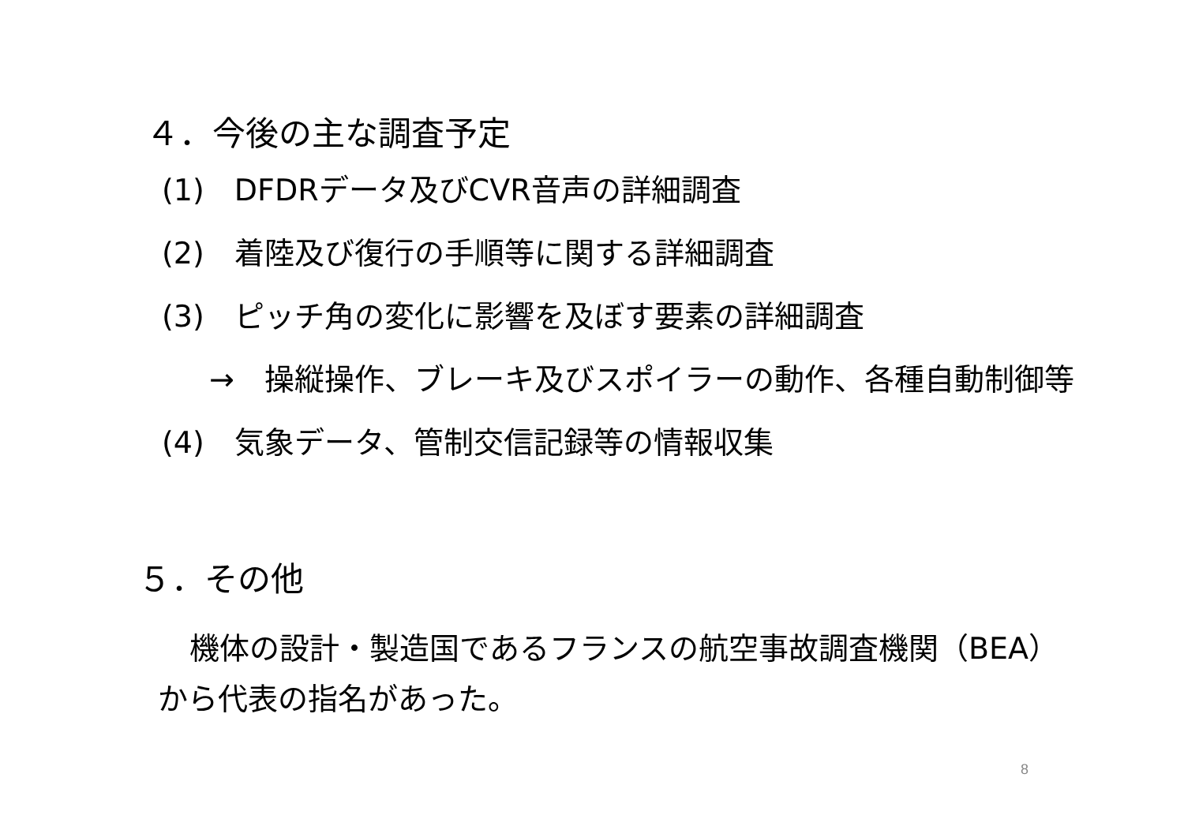４．今後の主な調査予定
(1)　DFDRデータ及びCVR音声の詳細調査
(2)　着陸及び復行の手順等に関する詳細調査
(3)　ピッチ角の変化に影響を及ぼす要素の詳細調査
→　操縦操作、ブレーキ及びスポイラーの動作、各種自動制御等
(4)　気象データ、管制交信記録等の情報収集
５．その他
機体の設計・製造国であるフランスの航空事故調査機関（BEA）
から代表の指名があった。
8